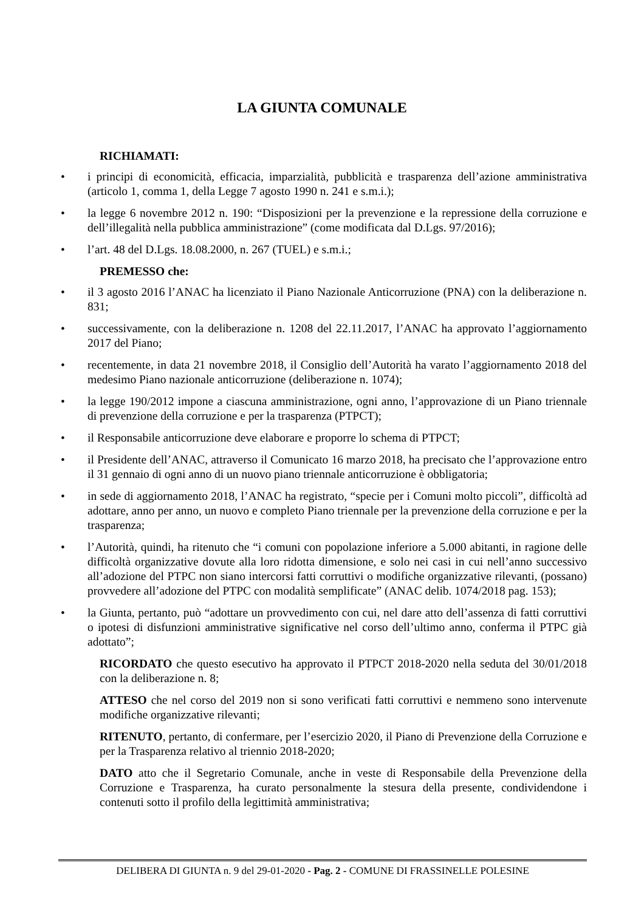LA GIUNTA COMUNALE
RICHIAMATI:
• i principi di economicità, efficacia, imparzialità, pubblicità e trasparenza dell’azione amministrativa (articolo 1, comma 1, della Legge 7 agosto 1990 n. 241 e s.m.i.);
• la legge 6 novembre 2012 n. 190: “Disposizioni per la prevenzione e la repressione della corruzione e dell’illegalità nella pubblica amministrazione” (come modificata dal D.Lgs. 97/2016);
• l’art. 48 del D.Lgs. 18.08.2000, n. 267 (TUEL) e s.m.i.;
PREMESSO che:
• il 3 agosto 2016 l’ANAC ha licenziato il Piano Nazionale Anticorruzione (PNA) con la deliberazione n. 831;
• successivamente, con la deliberazione n. 1208 del 22.11.2017, l’ANAC ha approvato l’aggiornamento 2017 del Piano;
• recentemente, in data 21 novembre 2018, il Consiglio dell’Autorità ha varato l’aggiornamento 2018 del medesimo Piano nazionale anticorruzione (deliberazione n. 1074);
• la legge 190/2012 impone a ciascuna amministrazione, ogni anno, l’approvazione di un Piano triennale di prevenzione della corruzione e per la trasparenza (PTPCT);
• il Responsabile anticorruzione deve elaborare e proporre lo schema di PTPCT;
• il Presidente dell’ANAC, attraverso il Comunicato 16 marzo 2018, ha precisato che l’approvazione entro il 31 gennaio di ogni anno di un nuovo piano triennale anticorruzione è obbligatoria;
• in sede di aggiornamento 2018, l’ANAC ha registrato, “specie per i Comuni molto piccoli”, difficoltà ad adottare, anno per anno, un nuovo e completo Piano triennale per la prevenzione della corruzione e per la trasparenza;
• l’Autorità, quindi, ha ritenuto che “i comuni con popolazione inferiore a 5.000 abitanti, in ragione delle difficoltà organizzative dovute alla loro ridotta dimensione, e solo nei casi in cui nell’anno successivo all’adozione del PTPC non siano intercorsi fatti corruttivi o modifiche organizzative rilevanti, (possano) provvedere all’adozione del PTPC con modalità semplificate” (ANAC delib. 1074/2018 pag. 153);
• la Giunta, pertanto, può “adottare un provvedimento con cui, nel dare atto dell’assenza di fatti corruttivi o ipotesi di disfunzioni amministrative significative nel corso dell’ultimo anno, conferma il PTPC già adottato”;
RICORDATO che questo esecutivo ha approvato il PTPCT 2018-2020 nella seduta del 30/01/2018 con la deliberazione n. 8;
ATTESO che nel corso del 2019 non si sono verificati fatti corruttivi e nemmeno sono intervenute modifiche organizzative rilevanti;
RITENUTO, pertanto, di confermare, per l’esercizio 2020, il Piano di Prevenzione della Corruzione e per la Trasparenza relativo al triennio 2018-2020;
DATO atto che il Segretario Comunale, anche in veste di Responsabile della Prevenzione della Corruzione e Trasparenza, ha curato personalmente la stesura della presente, condividendone i contenuti sotto il profilo della legittimità amministrativa;
DELIBERA DI GIUNTA n. 9 del 29-01-2020 - Pag. 2 - COMUNE DI FRASSINELLE POLESINE